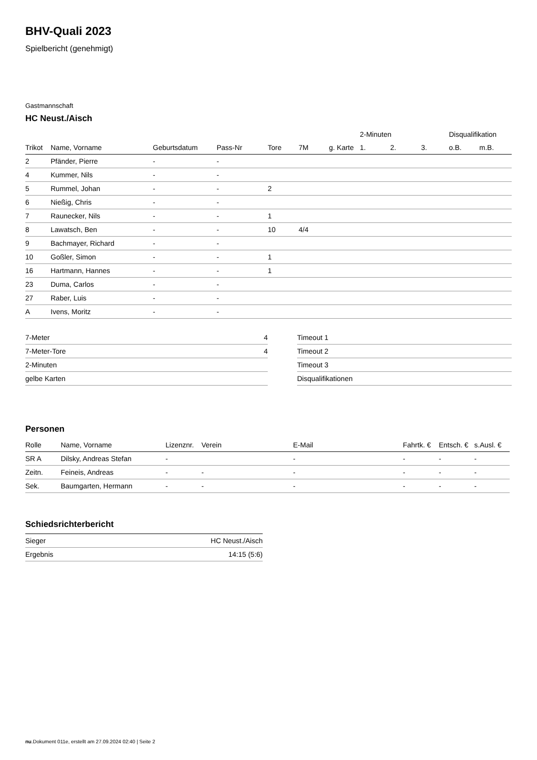BHV-Quali 2023
Spielbericht (genehmigt)
Gastmannschaft
HC Neust./Aisch
| | | | | | | | 2-Minuten | | | Disqualifikation | |
| --- | --- | --- | --- | --- | --- | --- | --- | --- | --- | --- | --- |
| Trikot | Name, Vorname | Geburtsdatum | Pass-Nr | Tore | 7M | g. Karte | 1. | 2. | 3. | o.B. | m.B. |
| 2 | Pfänder, Pierre | - | - | | | | | | | | |
| 4 | Kummer, Nils | - | - | | | | | | | | |
| 5 | Rummel, Johan | - | - | 2 | | | | | | | |
| 6 | Nießig, Chris | - | - | | | | | | | | |
| 7 | Raunecker, Nils | - | - | 1 | | | | | | | |
| 8 | Lawatsch, Ben | - | - | 10 | 4/4 | | | | | | |
| 9 | Bachmayer, Richard | - | - | | | | | | | | |
| 10 | Goßler, Simon | - | - | 1 | | | | | | | |
| 16 | Hartmann, Hannes | - | - | 1 | | | | | | | |
| 23 | Duma, Carlos | - | - | | | | | | | | |
| 27 | Raber, Luis | - | - | | | | | | | | |
| A | Ivens, Moritz | - | - | | | | | | | | |
| 7-Meter | 4 |
| 7-Meter-Tore | 4 |
| 2-Minuten | |
| gelbe Karten | |
| Timeout 1 |
| Timeout 2 |
| Timeout 3 |
| Disqualifikationen |
Personen
| Rolle | Name, Vorname | Lizenznr. | Verein | E-Mail | Fahrtk. € | Entsch. € | s.Ausl. € |
| --- | --- | --- | --- | --- | --- | --- | --- |
| SR A | Dilsky, Andreas Stefan | - | | - | - | - | - |
| Zeitn. | Feineis, Andreas | - | - | - | - | - | - |
| Sek. | Baumgarten, Hermann | - | - | - | - | - | - |
Schiedsrichterbericht
| Sieger | HC Neust./Aisch |
| Ergebnis | 14:15 (5:6) |
nu.Dokument 011e, erstellt am 27.09.2024 02:40 | Seite 2